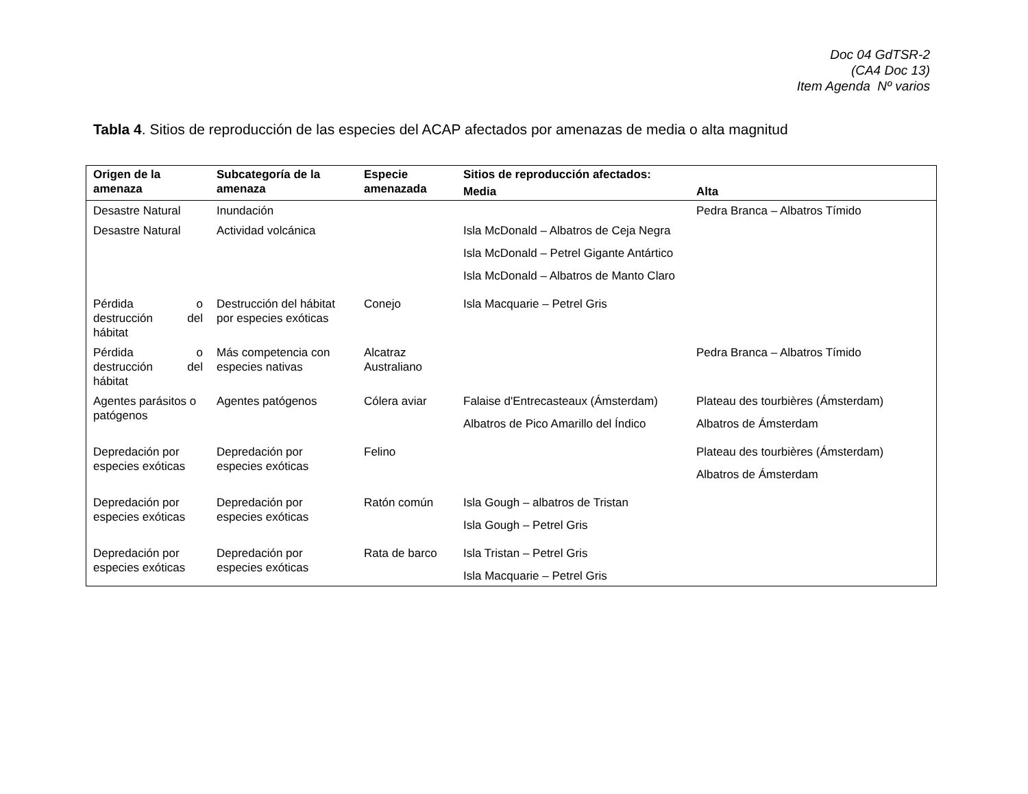Doc 04 GdTSR-2
(CA4 Doc 13)
Item Agenda Nº varios
Tabla 4. Sitios de reproducción de las especies del ACAP afectados por amenazas de media o alta magnitud
| Origen de la amenaza | Subcategoría de la amenaza | Especie amenazada | Sitios de reproducción afectados: | |
| --- | --- | --- | --- | --- |
| | | | Media | Alta |
| Desastre Natural | Inundación | | | Pedra Branca – Albatros Tímido |
| Desastre Natural | Actividad volcánica | | Isla McDonald – Albatros de Ceja Negra Isla McDonald – Petrel Gigante Antártico Isla McDonald – Albatros de Manto Claro | |
| Pérdida o destrucción del hábitat | Destrucción del hábitat por especies exóticas | Conejo | Isla Macquarie – Petrel Gris | |
| Pérdida o destrucción del hábitat | Más competencia con especies nativas | Alcatraz Australiano | | Pedra Branca – Albatros Tímido |
| Agentes parásitos o patógenos | Agentes patógenos | Cólera aviar | Falaise d'Entrecasteaux (Ámsterdam) Albatros de Pico Amarillo del Índico | Plateau des tourbières (Ámsterdam) Albatros de Ámsterdam |
| Depredación por especies exóticas | Depredación por especies exóticas | Felino | | Plateau des tourbières (Ámsterdam) Albatros de Ámsterdam |
| Depredación por especies exóticas | Depredación por especies exóticas | Ratón común | Isla Gough – albatros de Tristan Isla Gough – Petrel Gris | |
| Depredación por especies exóticas | Depredación por especies exóticas | Rata de barco | Isla Tristan – Petrel Gris Isla Macquarie – Petrel Gris | |